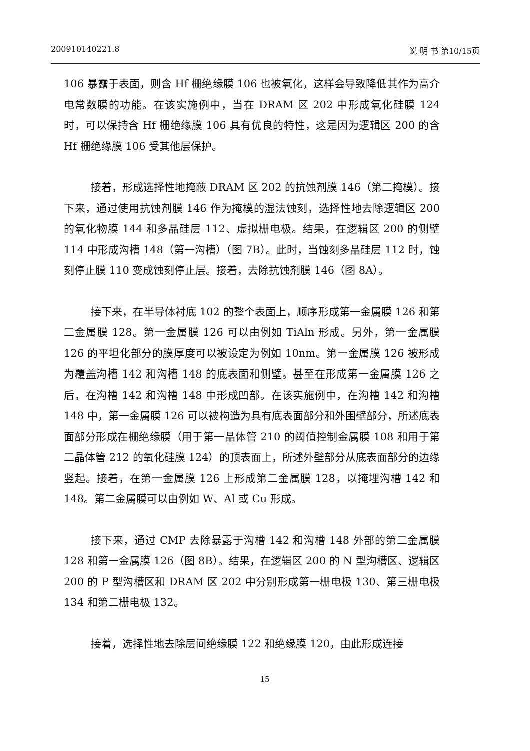200910140221.8 说 明 书 第10/15页
106 暴露于表面，则含 Hf 栅绝缘膜 106 也被氧化，这样会导致降低其作为高介电常数膜的功能。在该实施例中，当在 DRAM 区 202 中形成氧化硅膜 124 时，可以保持含 Hf 栅绝缘膜 106 具有优良的特性，这是因为逻辑区 200 的含 Hf 栅绝缘膜 106 受其他层保护。
接着，形成选择性地掩蔽 DRAM 区 202 的抗蚀剂膜 146（第二掩模）。接下来，通过使用抗蚀剂膜 146 作为掩模的湿法蚀刻，选择性地去除逻辑区 200 的氧化物膜 144 和多晶硅层 112、虚拟栅电极。结果，在逻辑区 200 的侧壁 114 中形成沟槽 148（第一沟槽）（图 7B）。此时，当蚀刻多晶硅层 112 时，蚀刻停止膜 110 变成蚀刻停止层。接着，去除抗蚀剂膜 146（图 8A）。
接下来，在半导体衬底 102 的整个表面上，顺序形成第一金属膜 126 和第二金属膜 128。第一金属膜 126 可以由例如 TiAln 形成。另外，第一金属膜 126 的平坦化部分的膜厚度可以被设定为例如 10nm。第一金属膜 126 被形成为覆盖沟槽 142 和沟槽 148 的底表面和侧壁。甚至在形成第一金属膜 126 之后，在沟槽 142 和沟槽 148 中形成凹部。在该实施例中，在沟槽 142 和沟槽 148 中，第一金属膜 126 可以被构造为具有底表面部分和外围壁部分，所述底表面部分形成在栅绝缘膜（用于第一晶体管 210 的阈值控制金属膜 108 和用于第二晶体管 212 的氧化硅膜 124）的顶表面上，所述外壁部分从底表面部分的边缘竖起。接着，在第一金属膜 126 上形成第二金属膜 128，以掩埋沟槽 142 和 148。第二金属膜可以由例如 W、Al 或 Cu 形成。
接下来，通过 CMP 去除暴露于沟槽 142 和沟槽 148 外部的第二金属膜 128 和第一金属膜 126（图 8B）。结果，在逻辑区 200 的 N 型沟槽区、逻辑区 200 的 P 型沟槽区和 DRAM 区 202 中分别形成第一栅电极 130、第三栅电极 134 和第二栅电极 132。
接着，选择性地去除层间绝缘膜 122 和绝缘膜 120，由此形成连接
15